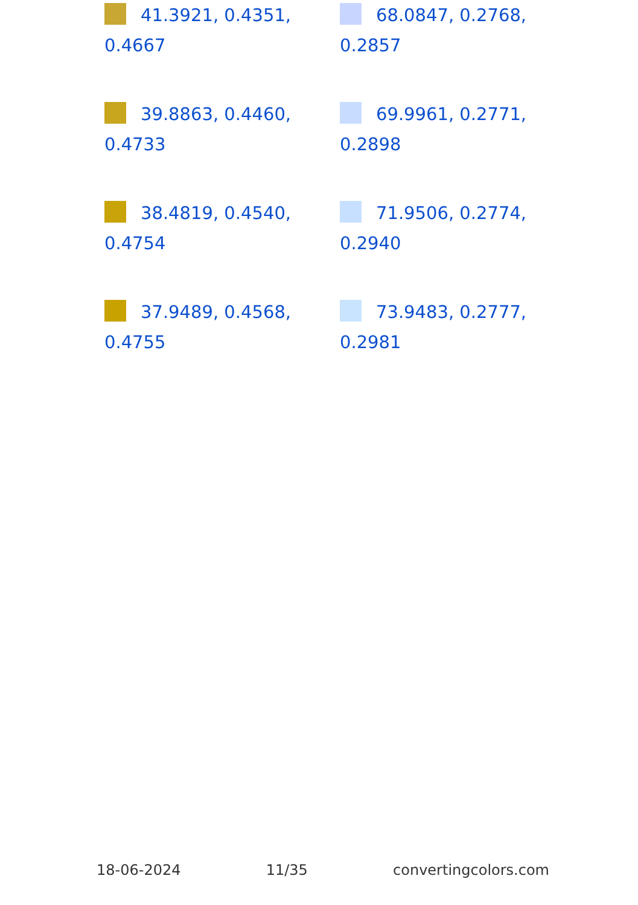41.3921, 0.4351, 0.4667
68.0847, 0.2768, 0.2857
39.8863, 0.4460, 0.4733
69.9961, 0.2771, 0.2898
38.4819, 0.4540, 0.4754
71.9506, 0.2774, 0.2940
37.9489, 0.4568, 0.4755
73.9483, 0.2777, 0.2981
18-06-2024 11/35 convertingcolors.com